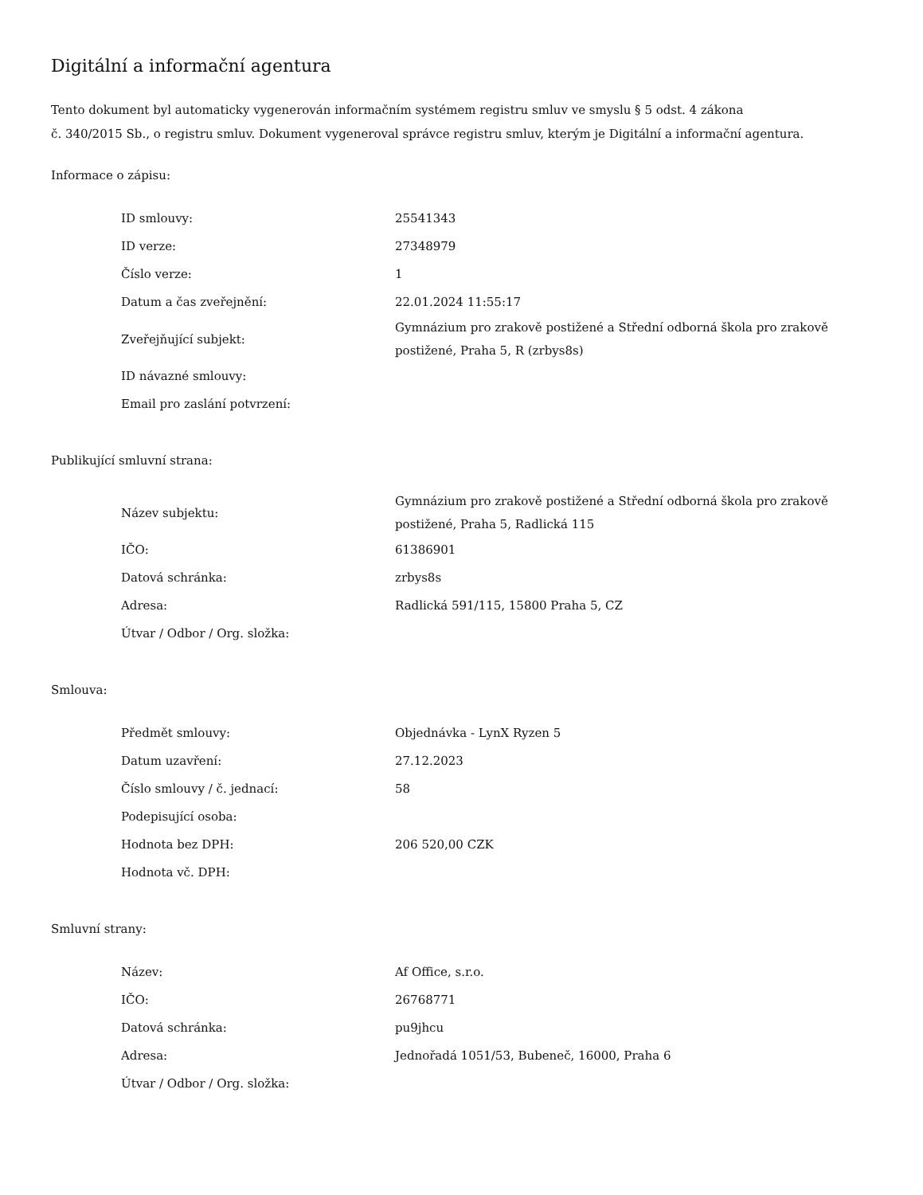Digitální a informační agentura
Tento dokument byl automaticky vygenerován informačním systémem registru smluv ve smyslu § 5 odst. 4 zákona
č. 340/2015 Sb., o registru smluv. Dokument vygeneroval správce registru smluv, kterým je Digitální a informační agentura.
Informace o zápisu:
| ID smlouvy: | 25541343 |
| ID verze: | 27348979 |
| Číslo verze: | 1 |
| Datum a čas zveřejnění: | 22.01.2024 11:55:17 |
| Zveřejňující subjekt: | Gymnázium pro zrakově postižené a Střední odborná škola pro zrakově postižené, Praha 5, R (zrbys8s) |
| ID návazné smlouvy: | |
| Email pro zaslání potvrzení: | |
Publikující smluvní strana:
| Název subjektu: | Gymnázium pro zrakově postižené a Střední odborná škola pro zrakově postižené, Praha 5, Radlická 115 |
| IČO: | 61386901 |
| Datová schránka: | zrbys8s |
| Adresa: | Radlická 591/115, 15800 Praha 5, CZ |
| Útvar / Odbor / Org. složka: | |
Smlouva:
| Předmět smlouvy: | Objednávka - LynX Ryzen 5 |
| Datum uzavření: | 27.12.2023 |
| Číslo smlouvy / č. jednací: | 58 |
| Podepisující osoba: | |
| Hodnota bez DPH: | 206 520,00 CZK |
| Hodnota vč. DPH: | |
Smluvní strany:
| Název: | Af Office, s.r.o. |
| IČO: | 26768771 |
| Datová schránka: | pu9jhcu |
| Adresa: | Jednořadá 1051/53, Bubeneč, 16000, Praha 6 |
| Útvar / Odbor / Org. složka: | |